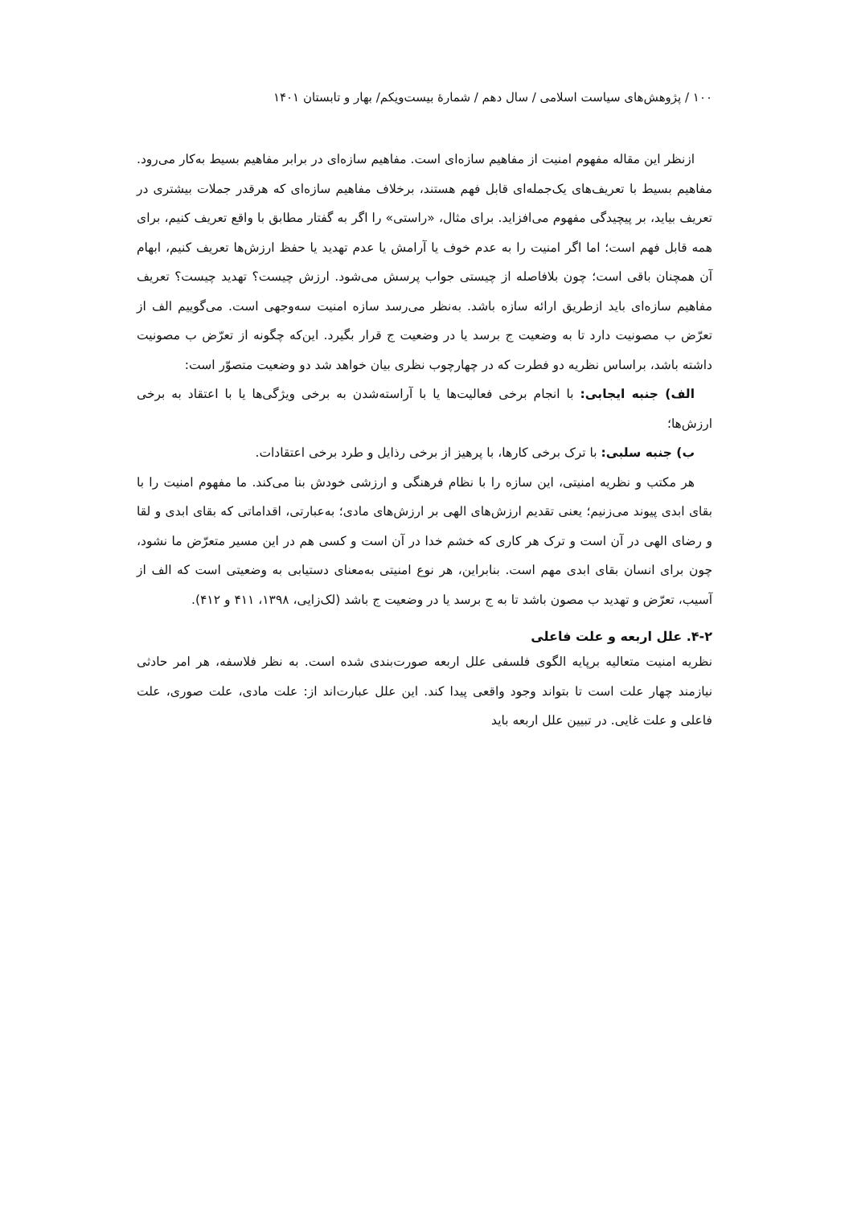۱۰۰ / پژوهش‌های سیاست اسلامی / سال دهم / شمارهٔ بیست‌ویکم/ بهار و تابستان ۱۴۰۱
ازنظر این مقاله مفهوم امنیت از مفاهیم سازه‌ای است. مفاهیم سازه‌ای در برابر مفاهیم بسیط به‌کار می‌رود. مفاهیم بسیط با تعریف‌های یک‌جمله‌ای قابل فهم هستند، برخلاف مفاهیم سازه‌ای که هرقدر جملات بیشتری در تعریف بیاید، بر پیچیدگی مفهوم می‌افزاید. برای مثال، «راستی» را اگر به گفتار مطابق با واقع تعریف کنیم، برای همه قابل فهم است؛ اما اگر امنیت را به عدم خوف یا آرامش یا عدم تهدید یا حفظ ارزش‌ها تعریف کنیم، ابهام آن همچنان باقی است؛ چون بلافاصله از چیستی جواب پرسش می‌شود. ارزش چیست؟ تهدید چیست؟ تعریف مفاهیم سازه‌ای باید ازطریق ارائه سازه باشد. به‌نظر می‌رسد سازه امنیت سه‌وجهی است. می‌گوییم الف از تعرّض ب مصونیت دارد تا به وضعیت ج برسد یا در وضعیت ج قرار بگیرد. این‌که چگونه از تعرّض ب مصونیت داشته باشد، براساس نظریه دو فطرت که در چهارچوب نظری بیان خواهد شد دو وضعیت متصوّر است:
الف) جنبه ایجابی: با انجام برخی فعالیت‌ها یا با آراسته‌شدن به برخی ویژگی‌ها یا با اعتقاد به برخی ارزش‌ها؛
ب) جنبه سلبی: با ترک برخی کارها، با پرهیز از برخی رذایل و طرد برخی اعتقادات.
هر مکتب و نظریه امنیتی، این سازه را با نظام فرهنگی و ارزشی خودش بنا می‌کند. ما مفهوم امنیت را با بقای ابدی پیوند می‌زنیم؛ یعنی تقدیم ارزش‌های الهی بر ارزش‌های مادی؛ به‌عبارتی، اقداماتی که بقای ابدی و لقا و رضای الهی در آن است و ترک هر کاری که خشم خدا در آن است و کسی هم در این مسیر متعرّض ما نشود، چون برای انسان بقای ابدی مهم است. بنابراین، هر نوع امنیتی به‌معنای دستیابی به وضعیتی است که الف از آسیب، تعرّض و تهدید ب مصون باشد تا به ج برسد یا در وضعیت ج باشد (لک‌زایی، ۱۳۹۸، ۴۱۱ و ۴۱۲).
۴-۲. علل اربعه و علت فاعلی
نظریه امنیت متعالیه برپایه الگوی فلسفی علل اربعه صورت‌بندی شده است. به نظر فلاسفه، هر امر حادثی نیازمند چهار علت است تا بتواند وجود واقعی پیدا کند. این علل عبارت‌اند از: علت مادی، علت صوری، علت فاعلی و علت غایی. در تبیین علل اربعه باید